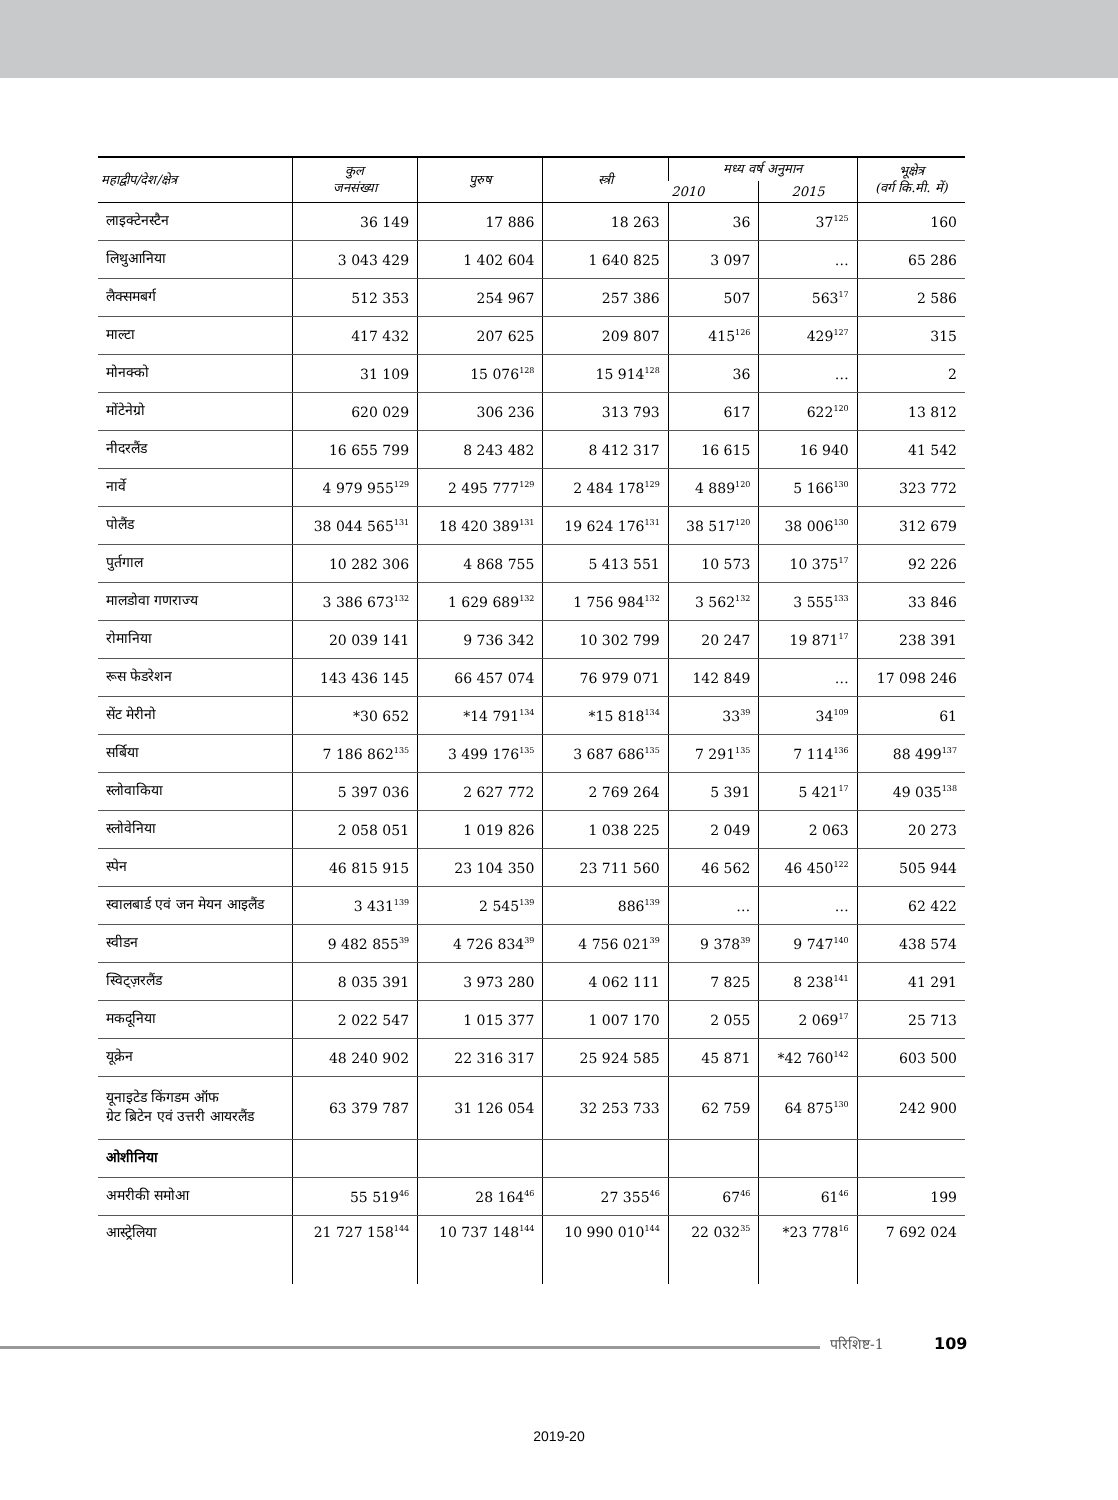| महाद्वीप/देश/क्षेत्र | कुल जनसंख्या | पुरुष | स्त्री | मध्य वर्ष अनुमान | | भूक्षेत्र (वर्ग कि.मी. में) |
| --- | --- | --- | --- | --- | --- | --- |
| | | | | 2010 | 2015 | |
| लाइक्टेनस्टैन | 36 149 | 17 886 | 18 263 | 36 | 37<sup>125</sup> | 160 |
| लिथुआनिया | 3 043 429 | 1 402 604 | 1 640 825 | 3 097 | … | 65 286 |
| लैक्समबर्ग | 512 353 | 254 967 | 257 386 | 507 | 563<sup>17</sup> | 2 586 |
| माल्टा | 417 432 | 207 625 | 209 807 | 415<sup>126</sup> | 429<sup>127</sup> | 315 |
| मोनक्को | 31 109 | 15 076<sup>128</sup> | 15 914<sup>128</sup> | 36 | … | 2 |
| मोंटेनेग्रो | 620 029 | 306 236 | 313 793 | 617 | 622<sup>120</sup> | 13 812 |
| नीदरलैंड | 16 655 799 | 8 243 482 | 8 412 317 | 16 615 | 16 940 | 41 542 |
| नार्वे | 4 979 955<sup>129</sup> | 2 495 777<sup>129</sup> | 2 484 178<sup>129</sup> | 4 889<sup>120</sup> | 5 166<sup>130</sup> | 323 772 |
| पोलैंड | 38 044 565<sup>131</sup> | 18 420 389<sup>131</sup> | 19 624 176<sup>131</sup> | 38 517<sup>120</sup> | 38 006<sup>130</sup> | 312 679 |
| पुर्तगाल | 10 282 306 | 4 868 755 | 5 413 551 | 10 573 | 10 375<sup>17</sup> | 92 226 |
| मालडोवा गणराज्य | 3 386 673<sup>132</sup> | 1 629 689<sup>132</sup> | 1 756 984<sup>132</sup> | 3 562<sup>132</sup> | 3 555<sup>133</sup> | 33 846 |
| रोमानिया | 20 039 141 | 9 736 342 | 10 302 799 | 20 247 | 19 871<sup>17</sup> | 238 391 |
| रूस फेडरेशन | 143 436 145 | 66 457 074 | 76 979 071 | 142 849 | … | 17 098 246 |
| सेंट मेरीनो | *30 652 | *14 791<sup>134</sup> | *15 818<sup>134</sup> | 33<sup>39</sup> | 34<sup>109</sup> | 61 |
| सर्बिया | 7 186 862<sup>135</sup> | 3 499 176<sup>135</sup> | 3 687 686<sup>135</sup> | 7 291<sup>135</sup> | 7 114<sup>136</sup> | 88 499<sup>137</sup> |
| स्लोवाकिया | 5 397 036 | 2 627 772 | 2 769 264 | 5 391 | 5 421<sup>17</sup> | 49 035<sup>138</sup> |
| स्लोवेनिया | 2 058 051 | 1 019 826 | 1 038 225 | 2 049 | 2 063 | 20 273 |
| स्पेन | 46 815 915 | 23 104 350 | 23 711 560 | 46 562 | 46 450<sup>122</sup> | 505 944 |
| स्वालबार्ड एवं जन मेयन आइलैंड | 3 431<sup>139</sup> | 2 545<sup>139</sup> | 886<sup>139</sup> | … | … | 62 422 |
| स्वीडन | 9 482 855<sup>39</sup> | 4 726 834<sup>39</sup> | 4 756 021<sup>39</sup> | 9 378<sup>39</sup> | 9 747<sup>140</sup> | 438 574 |
| स्विट्ज़रलैंड | 8 035 391 | 3 973 280 | 4 062 111 | 7 825 | 8 238<sup>141</sup> | 41 291 |
| मकदूनिया | 2 022 547 | 1 015 377 | 1 007 170 | 2 055 | 2 069<sup>17</sup> | 25 713 |
| यूक्रेन | 48 240 902 | 22 316 317 | 25 924 585 | 45 871 | *42 760<sup>142</sup> | 603 500 |
| यूनाइटेड किंगडम ऑफ ग्रेट ब्रिटेन एवं उत्तरी आयरलैंड | 63 379 787 | 31 126 054 | 32 253 733 | 62 759 | 64 875<sup>130</sup> | 242 900 |
| ओशीनिया | | | | | | |
| अमरीकी समोआ | 55 519<sup>46</sup> | 28 164<sup>46</sup> | 27 355<sup>46</sup> | 67<sup>46</sup> | 61<sup>46</sup> | 199 |
| आस्ट्रेलिया | 21 727 158<sup>144</sup> | 10 737 148<sup>144</sup> | 10 990 010<sup>144</sup> | 22 032<sup>35</sup> | *23 778<sup>16</sup> | 7 692 024 |
परिशिष्ट-1 109
2019-20